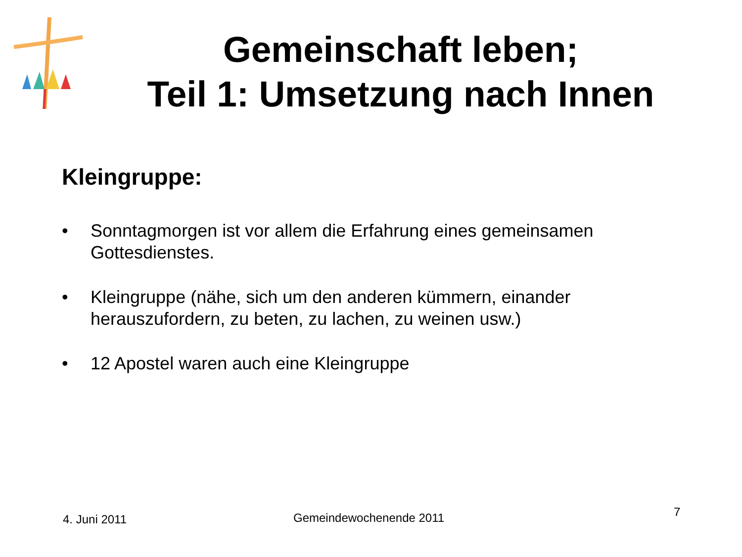Gemeinschaft leben;
Teil 1: Umsetzung nach Innen
Kleingruppe:
• Sonntagmorgen ist vor allem die Erfahrung eines gemeinsamen Gottesdienstes.
• Kleingruppe (nähe, sich um den anderen kümmern, einander herauszufordern, zu beten, zu lachen, zu weinen usw.)
• 12 Apostel waren auch eine Kleingruppe
4. Juni 2011 Gemeindewochenende 2011 7